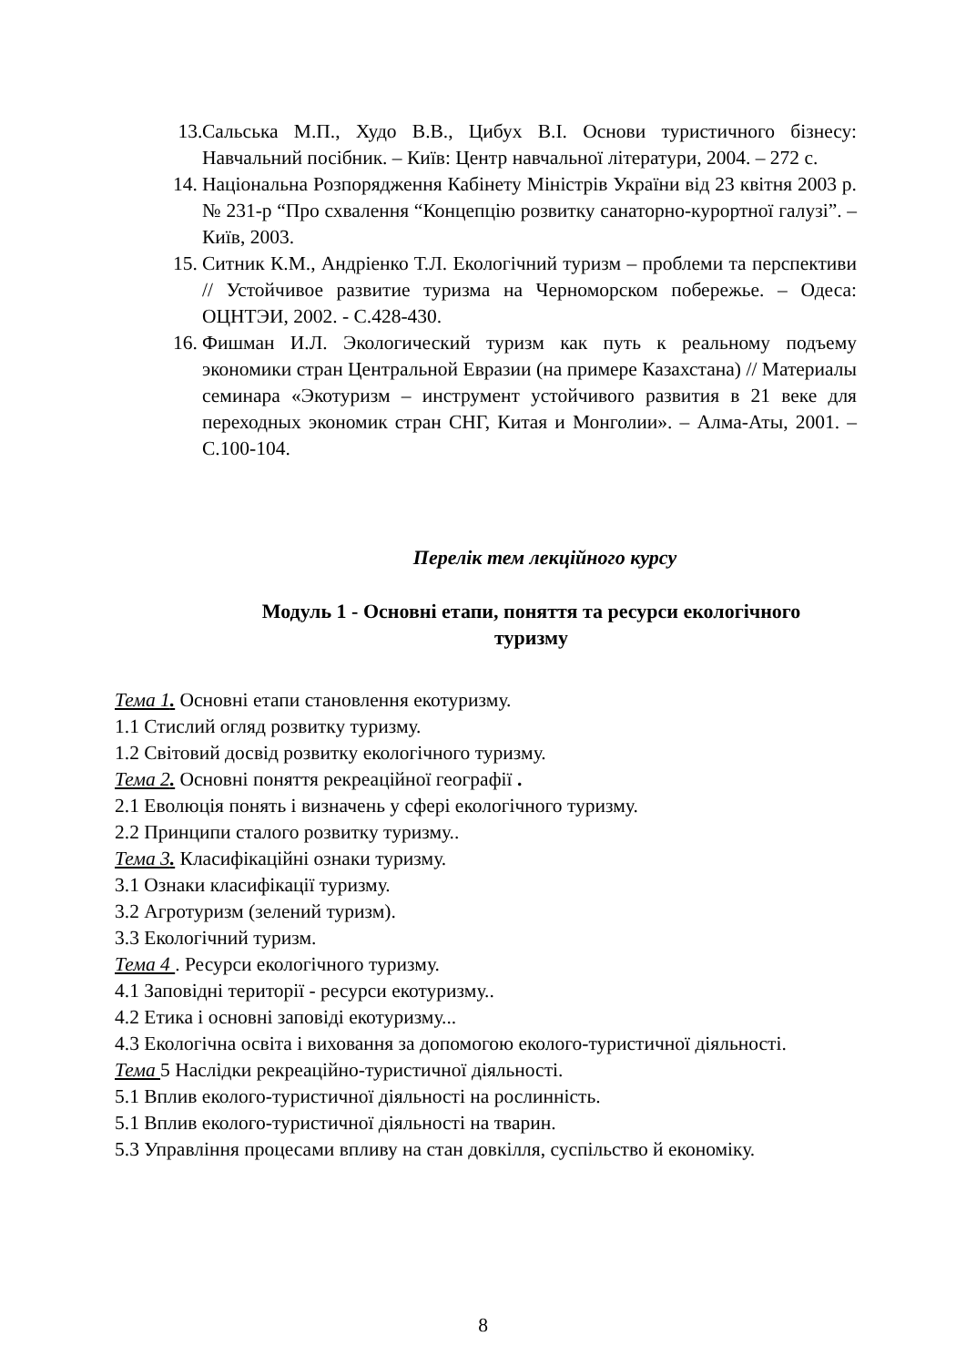13. Сальська М.П., Худо В.В., Цибух В.І. Основи туристичного бізнесу: Навчальний посібник. – Київ: Центр навчальної літератури, 2004. – 272 с.
14. Національна Розпорядження Кабінету Міністрів України від 23 квітня 2003 р. № 231-р “Про схвалення “Концепцію розвитку санаторно-курортної галузі”. – Київ, 2003.
15. Ситник К.М., Андріенко Т.Л. Екологічний туризм – проблеми та перспективи // Устойчивое развитие туризма на Черноморском побережье. – Одеса: ОЦНТЭИ, 2002. - С.428-430.
16. Фишман И.Л. Экологический туризм как путь к реальному подъему экономики стран Центральной Евразии (на примере Казахстана) // Материалы семинара «Экотуризм – инструмент устойчивого развития в 21 веке для переходных экономик стран СНГ, Китая и Монголии». – Алма-Аты, 2001. – С.100-104.
Перелік тем лекційного курсу
Модуль 1 - Основні етапи, поняття та ресурси екологічного
туризму
Тема 1. Основні етапи становлення екотуризму.
1.1 Стислий огляд розвитку туризму.
1.2 Світовий досвід розвитку екологічного туризму.
Тема 2. Основні поняття рекреаційної географії .
2.1 Еволюція понять і визначень у сфері екологічного туризму.
2.2 Принципи сталого розвитку туризму..
Тема 3. Класифікаційні ознаки туризму.
3.1 Ознаки класифікації туризму.
3.2 Агротуризм (зелений туризм).
3.3 Екологічний туризм.
Тема 4 . Ресурси екологічного туризму.
4.1 Заповідні території - ресурси екотуризму..
4.2 Етика і основні заповіді екотуризму...
4.3 Екологічна освіта і виховання за допомогою еколого-туристичної діяльності.
Тема 5 Наслідки рекреаційно-туристичної діяльності.
5.1 Вплив еколого-туристичної діяльності на рослинність.
5.1 Вплив еколого-туристичної діяльності на тварин.
5.3 Управління процесами впливу на стан довкілля, суспільство й економіку.
8